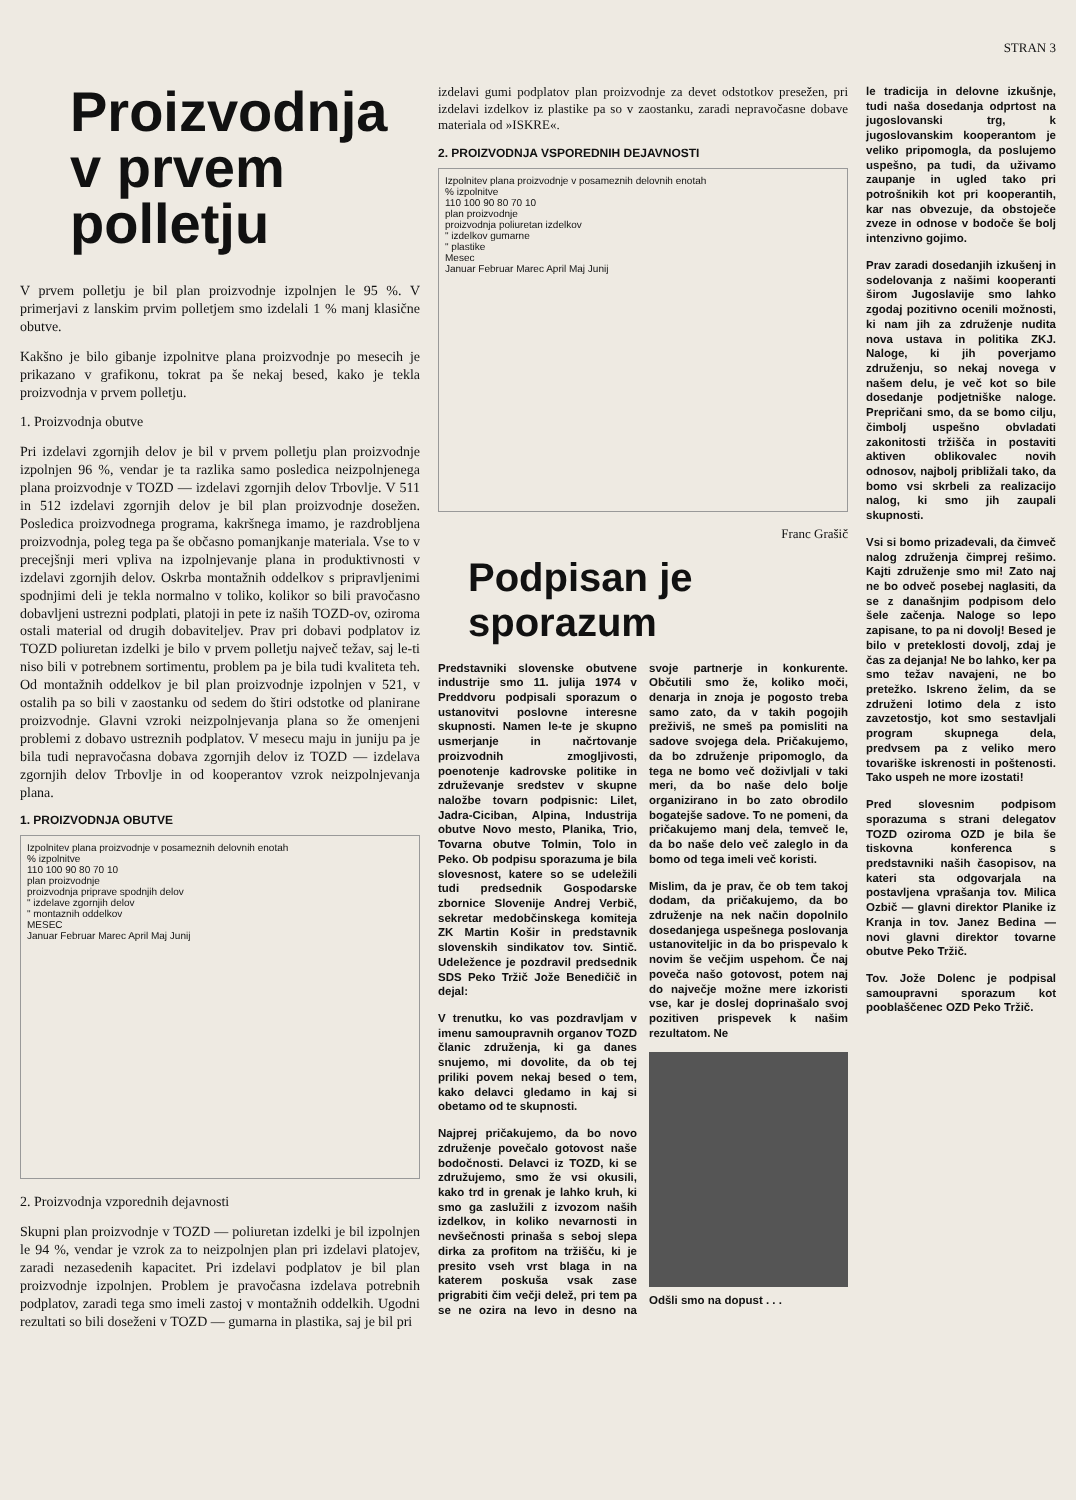STRAN 3
Proizvodnja v prvem polletju
V prvem polletju je bil plan proizvodnje izpolnjen le 95 %. V primerjavi z lanskim prvim polletjem smo izdelali 1 % manj klasične obutve.
Kakšno je bilo gibanje izpolnitve plana proizvodnje po mesecih je prikazano v grafikonu, tokrat pa še nekaj besed, kako je tekla proizvodnja v prvem polletju.
1. Proizvodnja obutve
Pri izdelavi zgornjih delov je bil v prvem polletju plan proizvodnje izpolnjen 96 %, vendar je ta razlika samo posledica neizpolnjenega plana proizvodnje v TOZD — izdelavi zgornjih delov Trbovlje. V 511 in 512 izdelavi zgornjih delov je bil plan proizvodnje dosežen. Posledica proizvodnega programa, kakršnega imamo, je razdrobljena proizvodnja, poleg tega pa še občasno pomanjkanje materiala. Vse to v precejšnji meri vpliva na izpolnjevanje plana in produktivnosti v izdelavi zgornjih delov. Oskrba montažnih oddelkov s pripravljenimi spodnjimi deli je tekla normalno v toliko, kolikor so bili pravočasno dobavljeni ustrezni podplati, platoji in pete iz naših TOZD-ov, oziroma ostali material od drugih dobaviteljev. Prav pri dobavi podplatov iz TOZD poliuretan izdelki je bilo v prvem polletju največ težav, saj le-ti niso bili v potrebnem sortimentu, problem pa je bila tudi kvaliteta teh. Od montažnih oddelkov je bil plan proizvodnje izpolnjen v 521, v ostalih pa so bili v zaostanku od sedem do štiri odstotke od planirane proizvodnje. Glavni vzroki neizpolnjevanja plana so že omenjeni problemi z dobavo ustreznih podplatov. V mesecu maju in juniju pa je bila tudi nepravočasna dobava zgornjih delov iz TOZD — izdelava zgornjih delov Trbovlje in od kooperantov vzrok neizpolnjevanja plana.
1. PROIZVODNJA OBUTVE
Izpolnitev plana proizvodnje v posameznih delovnih enotah
% izpolnitve
110 100 90 80 70 10
plan proizvodnje
proizvodnja priprave spodnjih delov
" izdelave zgornjih delov
" montaznih oddelkov
MESEC
Januar Februar Marec April Maj Junij
2. Proizvodnja vzporednih dejavnosti
Skupni plan proizvodnje v TOZD — poliuretan izdelki je bil izpolnjen le 94 %, vendar je vzrok za to neizpolnjen plan pri izdelavi platojev, zaradi nezasedenih kapacitet. Pri izdelavi podplatov je bil plan proizvodnje izpolnjen. Problem je pravočasna izdelava potrebnih podplatov, zaradi tega smo imeli zastoj v montažnih oddelkih. Ugodni rezultati so bili doseženi v TOZD — gumarna in plastika, saj je bil pri
izdelavi gumi podplatov plan proizvodnje za devet odstotkov presežen, pri izdelavi izdelkov iz plastike pa so v zaostanku, zaradi nepravočasne dobave materiala od »ISKRE«.
2. PROIZVODNJA VSPOREDNIH DEJAVNOSTI
Izpolnitev plana proizvodnje v posameznih delovnih enotah
% izpolnitve
110 100 90 80 70 10
plan proizvodnje
proizvodnja poliuretan izdelkov
" izdelkov gumarne
" plastike
Mesec
Januar Februar Marec April Maj Junij
Franc Grašič
Podpisan je sporazum
Predstavniki slovenske obutvene industrije smo 11. julija 1974 v Preddvoru podpisali sporazum o ustanovitvi poslovne interesne skupnosti. Namen le-te je skupno usmerjanje in načrtovanje proizvodnih zmogljivosti, poenotenje kadrovske politike in združevanje sredstev v skupne naložbe tovarn podpisnic: Lilet, Jadra-Ciciban, Alpina, Industrija obutve Novo mesto, Planika, Trio, Tovarna obutve Tolmin, Tolo in Peko. Ob podpisu sporazuma je bila slovesnost, katere so se udeležili tudi predsednik Gospodarske zbornice Slovenije Andrej Verbič, sekretar medobčinskega komiteja ZK Martin Košir in predstavnik slovenskih sindikatov tov. Sintič. Udeležence je pozdravil predsednik SDS Peko Tržič Jože Benedičič in dejal:
V trenutku, ko vas pozdravljam v imenu samoupravnih organov TOZD članic združenja, ki ga danes snujemo, mi dovolite, da ob tej priliki povem nekaj besed o tem, kako delavci gledamo in kaj si obetamo od te skupnosti.
Najprej pričakujemo, da bo novo združenje povečalo gotovost naše bodočnosti. Delavci iz TOZD, ki se združujemo, smo že vsi okusili, kako trd in grenak je lahko kruh, ki smo ga zaslužili z izvozom naših izdelkov, in koliko nevarnosti in nevšečnosti prinaša s seboj slepa dirka za profitom na tržišču, ki je presito vseh vrst blaga in na katerem poskuša vsak zase prigrabiti čim večji delež, pri tem pa se ne ozira na levo in desno na svoje partnerje in konkurente. Občutili smo že, koliko moči, denarja in znoja je pogosto treba samo zato, da v takih pogojih preživiš, ne smeš pa pomisliti na sadove svojega dela. Pričakujemo, da bo združenje pripomoglo, da tega ne bomo več doživljali v taki meri, da bo naše delo bolje organizirano in bo zato obrodilo bogatejše sadove. To ne pomeni, da pričakujemo manj dela, temveč le, da bo naše delo več zaleglo in da bomo od tega imeli več koristi.
Mislim, da je prav, če ob tem takoj dodam, da pričakujemo, da bo združenje na nek način dopolnilo dosedanjega uspešnega poslovanja ustanoviteljic in da bo prispevalo k novim še večjim uspehom. Če naj poveča našo gotovost, potem naj do največje možne mere izkoristi vse, kar je doslej doprinašalo svoj pozitiven prispevek k našim rezultatom. Ne
Odšli smo na dopust . . .
le tradicija in delovne izkušnje, tudi naša dosedanja odprtost na jugoslovanski trg, k jugoslovanskim kooperantom je veliko pripomogla, da poslujemo uspešno, pa tudi, da uživamo zaupanje in ugled tako pri potrošnikih kot pri kooperantih, kar nas obvezuje, da obstoječe zveze in odnose v bodoče še bolj intenzivno gojimo.
Prav zaradi dosedanjih izkušenj in sodelovanja z našimi kooperanti širom Jugoslavije smo lahko zgodaj pozitivno ocenili možnosti, ki nam jih za združenje nudita nova ustava in politika ZKJ. Naloge, ki jih poverjamo združenju, so nekaj novega v našem delu, je več kot so bile dosedanje podjetniške naloge. Prepričani smo, da se bomo cilju, čimbolj uspešno obvladati zakonitosti tržišča in postaviti aktiven oblikovalec novih odnosov, najbolj približali tako, da bomo vsi skrbeli za realizacijo nalog, ki smo jih zaupali skupnosti.
Vsi si bomo prizadevali, da čimveč nalog združenja čimprej rešimo. Kajti združenje smo mi! Zato naj ne bo odveč posebej naglasiti, da se z današnjim podpisom delo šele začenja. Naloge so lepo zapisane, to pa ni dovolj! Besed je bilo v preteklosti dovolj, zdaj je čas za dejanja! Ne bo lahko, ker pa smo težav navajeni, ne bo pretežko. Iskreno želim, da se združeni lotimo dela z isto zavzetostjo, kot smo sestavljali program skupnega dela, predvsem pa z veliko mero tovariške iskrenosti in poštenosti. Tako uspeh ne more izostati!
Pred slovesnim podpisom sporazuma s strani delegatov TOZD oziroma OZD je bila še tiskovna konferenca s predstavniki naših časopisov, na kateri sta odgovarjala na postavljena vprašanja tov. Milica Ozbič — glavni direktor Planike iz Kranja in tov. Janez Bedina — novi glavni direktor tovarne obutve Peko Tržič.
Tov. Jože Dolenc je podpisal samoupravni sporazum kot pooblaščenec OZD Peko Tržič.